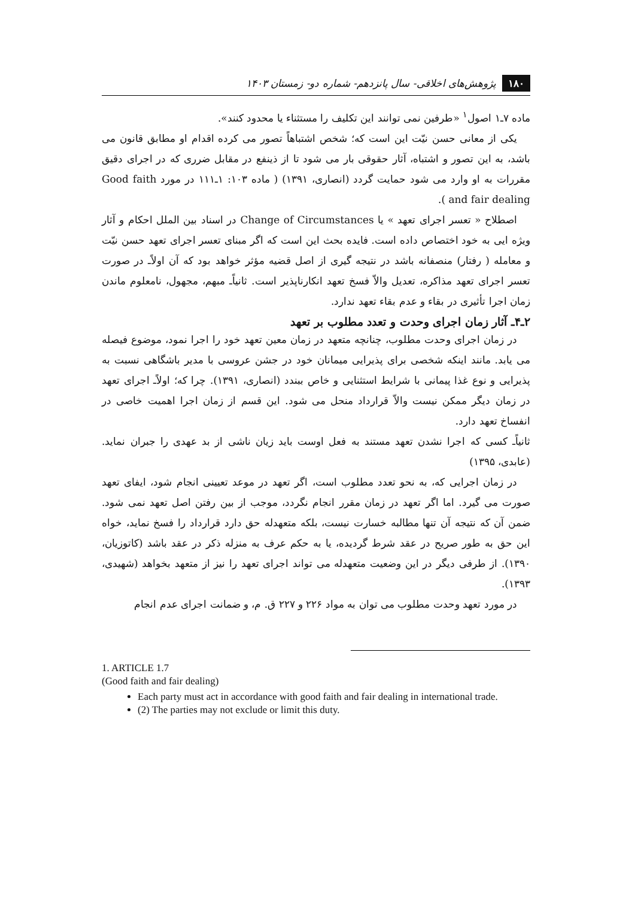۱۸۰ پژوهش‌های اخلاقی- سال پانزدهم- شماره دو- زمستان ۱۴۰۳
ماده ۷ـ۱ اصول<sup>۱</sup> «طرفین نمی توانند این تکلیف را مستثناء یا محدود کنند».
یکی از معانی حسن نیّت این است که؛ شخص اشتباهاً تصور می کرده اقدام او مطابق قانون می باشد، به این تصور و اشتباه، آثار حقوقی بار می شود تا از ذینفع در مقابل ضرری که در اجرای دقیق مقررات به او وارد می شود حمایت گردد (انصاری، ۱۳۹۱) ( ماده ۱۰۳: ۱ـ۱۱۱ در مورد Good faith and fair dealing ).
اصطلاح « تعسر اجرای تعهد » یا Change of Circumstances در اسناد بین الملل احکام و آثار ویژه ایی به خود اختصاص داده است. فایده بحث این است که اگر مبنای تعسر اجرای تعهد حسن نیّت و معامله ( رفتار) منصفانه باشد در نتیجه گیری از اصل قضیه مؤثر خواهد بود که آن اولاًـ در صورت تعسر اجرای تعهد مذاکره، تعدیل والاّ فسخ تعهد انکارناپذیر است. ثانیاًـ مبهم، مجهول، نامعلوم ماندن زمان اجرا تأثیری در بقاء و عدم بقاء تعهد ندارد.
۲ـ۴ـ آثار زمان اجرای وحدت و تعدد مطلوب بر تعهد
در زمان اجرای وحدت مطلوب، چنانچه متعهد در زمان معین تعهد خود را اجرا نمود، موضوع فیصله می یابد. مانند اینکه شخصی برای پذیرایی میمانان خود در جشن عروسی با مدیر باشگاهی نسبت به پذیرایی و نوع غذا پیمانی با شرایط استثنایی و خاص ببندد (انصاری، ۱۳۹۱). چرا که؛ اولاًـ اجرای تعهد در زمان دیگر ممکن نیست والاّ قرارداد منحل می شود. این قسم از زمان اجرا اهمیت خاصی در انفساخ تعهد دارد.
ثانیاًـ کسی که اجرا نشدن تعهد مستند به فعل اوست باید زیان ناشی از بد عهدی را جبران نماید. (عابدی، ۱۳۹۵)
در زمان اجرایی که، به نحو تعدد مطلوب است، اگر تعهد در موعد تعیینی انجام شود، ایفای تعهد صورت می گیرد. اما اگر تعهد در زمان مقرر انجام نگردد، موجب از بین رفتن اصل تعهد نمی شود. ضمن آن که نتیجه آن تنها مطالبه خسارت نیست، بلکه متعهدله حق دارد قرارداد را فسخ نماید، خواه این حق به طور صریح در عقد شرط گردیده، یا به حکم عرف به منزله ذکر در عقد باشد (کاتوزیان، ۱۳۹۰). از طرفی دیگر در این وضعیت متعهدله می تواند اجرای تعهد را نیز از متعهد بخواهد (شهیدی، ۱۳۹۳).
در مورد تعهد وحدت مطلوب می توان به مواد ۲۲۶ و ۲۲۷ ق. م، و ضمانت اجرای عدم انجام
1. ARTICLE 1.7
(Good faith and fair dealing)
Each party must act in accordance with good faith and fair dealing in international trade.
(2) The parties may not exclude or limit this duty.